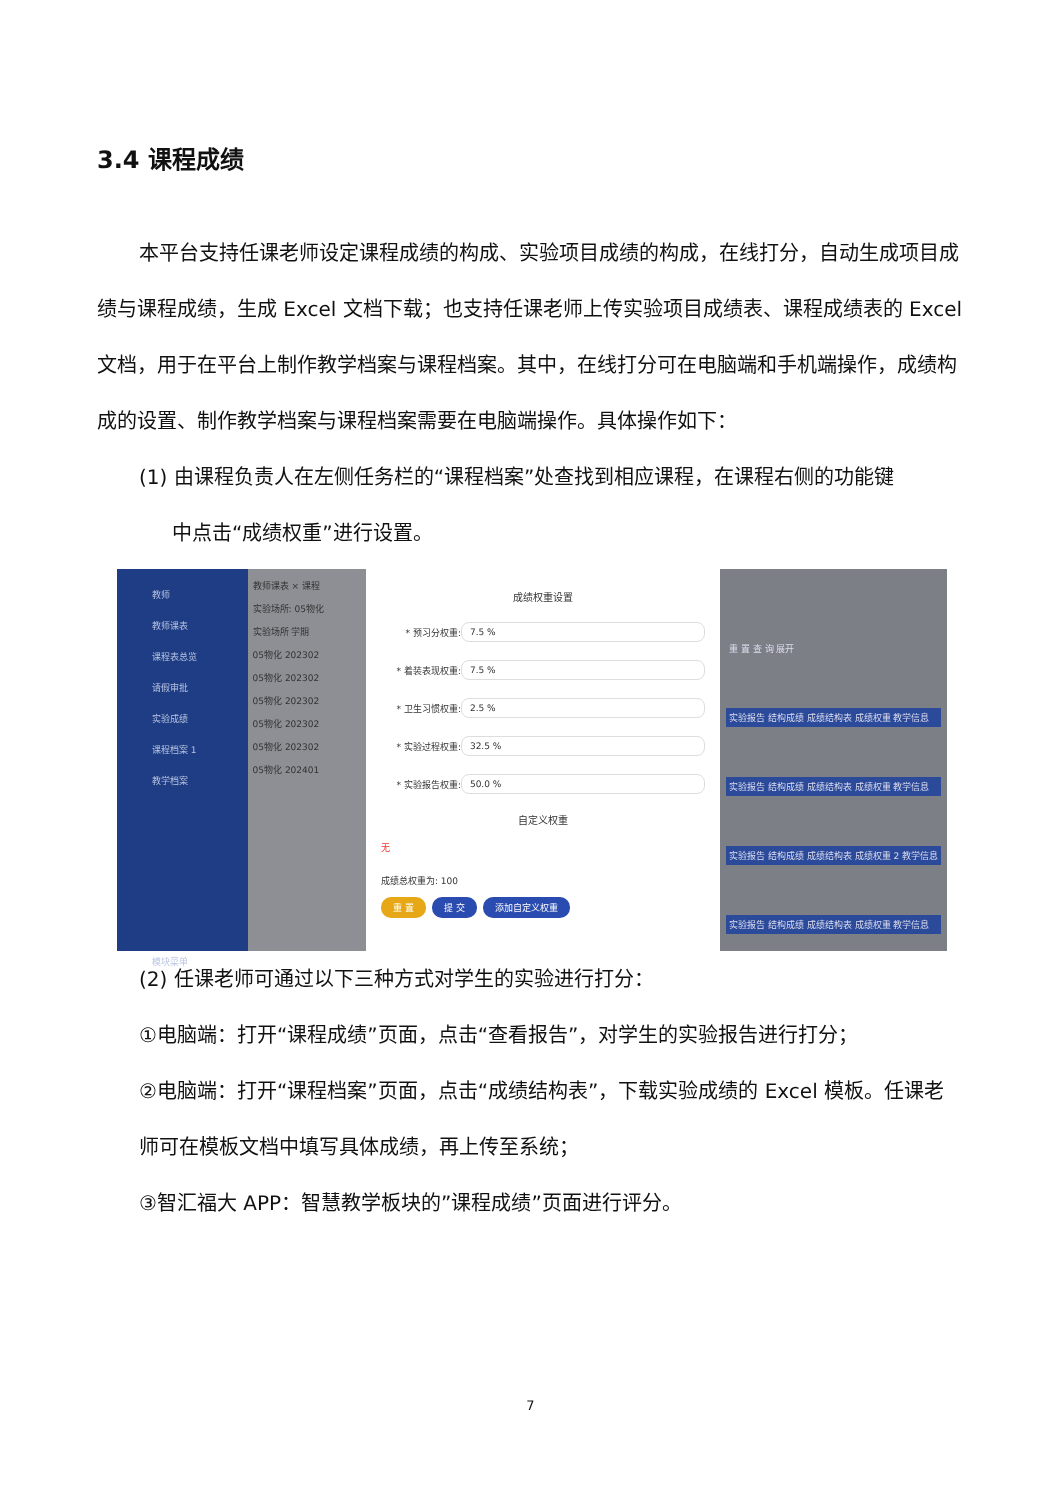3.4 课程成绩
本平台支持任课老师设定课程成绩的构成、实验项目成绩的构成，在线打分，自动生成项目成绩与课程成绩，生成 Excel 文档下载；也支持任课老师上传实验项目成绩表、课程成绩表的 Excel 文档，用于在平台上制作教学档案与课程档案。其中，在线打分可在电脑端和手机端操作，成绩构成的设置、制作教学档案与课程档案需要在电脑端操作。具体操作如下：
(1) 由课程负责人在左侧任务栏的“课程档案”处查找到相应课程，在课程右侧的功能键
中点击“成绩权重”进行设置。
教师
教师课表
课程表总览
请假审批
实验成绩
课程档案 1
教学档案
模块菜单
教师课表 × 课程
实验场所: 05物化
实验场所 学期
05物化 202302
05物化 202302
05物化 202302
05物化 202302
05物化 202302
05物化 202401
成绩权重设置
* 预习分权重:
7.5 %
* 着装表现权重:
7.5 %
* 卫生习惯权重:
2.5 %
* 实验过程权重:
32.5 %
* 实验报告权重:
50.0 %
自定义权重
无
成绩总权重为: 100
重 置 提 交 添加自定义权重
重 置 查 询 展开
实验报告 结构成绩 成绩结构表 成绩权重 教学信息
实验报告 结构成绩 成绩结构表 成绩权重 教学信息
实验报告 结构成绩 成绩结构表 成绩权重 2 教学信息
实验报告 结构成绩 成绩结构表 成绩权重 教学信息
(2) 任课老师可通过以下三种方式对学生的实验进行打分：
①电脑端：打开“课程成绩”页面，点击“查看报告”，对学生的实验报告进行打分；
②电脑端：打开“课程档案”页面，点击“成绩结构表”，下载实验成绩的 Excel 模板。任课老师可在模板文档中填写具体成绩，再上传至系统；
③智汇福大 APP：智慧教学板块的”课程成绩”页面进行评分。
7